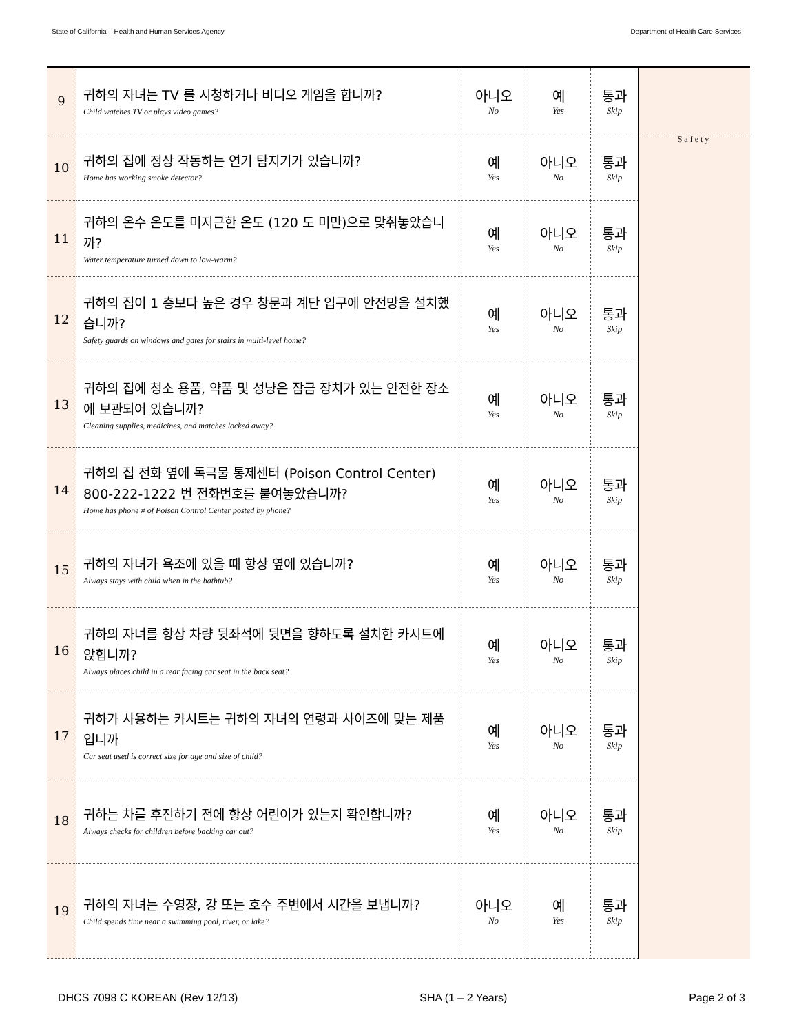State of California – Health and Human Services Agency Department of Health Care Services
| 9 | 귀하의 자녀는 TV 를 시청하거나 비디오 게임을 합니까? Child watches TV or plays video games? | 아니오 No | 예 Yes | 통과 Skip | |
| 10 | 귀하의 집에 정상 작동하는 연기 탐지기가 있습니까? Home has working smoke detector? | 예 Yes | 아니오 No | 통과 Skip | Safety |
| 11 | 귀하의 온수 온도를 미지근한 온도 (120 도 미만)으로 맞춰놓았습니까? Water temperature turned down to low-warm? | 예 Yes | 아니오 No | 통과 Skip | |
| 12 | 귀하의 집이 1 층보다 높은 경우 창문과 계단 입구에 안전망을 설치했습니까? Safety guards on windows and gates for stairs in multi-level home? | 예 Yes | 아니오 No | 통과 Skip | |
| 13 | 귀하의 집에 청소 용품, 약품 및 성냥은 잠금 장치가 있는 안전한 장소에 보관되어 있습니까? Cleaning supplies, medicines, and matches locked away? | 예 Yes | 아니오 No | 통과 Skip | |
| 14 | 귀하의 집 전화 옆에 독극물 통제센터 (Poison Control Center) 800-222-1222 번 전화번호를 붙여놓았습니까? Home has phone # of Poison Control Center posted by phone? | 예 Yes | 아니오 No | 통과 Skip | |
| 15 | 귀하의 자녀가 욕조에 있을 때 항상 옆에 있습니까? Always stays with child when in the bathtub? | 예 Yes | 아니오 No | 통과 Skip | |
| 16 | 귀하의 자녀를 항상 차량 뒷좌석에 뒷면을 향하도록 설치한 카시트에 앉힙니까? Always places child in a rear facing car seat in the back seat? | 예 Yes | 아니오 No | 통과 Skip | |
| 17 | 귀하가 사용하는 카시트는 귀하의 자녀의 연령과 사이즈에 맞는 제품입니까 Car seat used is correct size for age and size of child? | 예 Yes | 아니오 No | 통과 Skip | |
| 18 | 귀하는 차를 후진하기 전에 항상 어린이가 있는지 확인합니까? Always checks for children before backing car out? | 예 Yes | 아니오 No | 통과 Skip | |
| 19 | 귀하의 자녀는 수영장, 강 또는 호수 주변에서 시간을 보냅니까? Child spends time near a swimming pool, river, or lake? | 아니오 No | 예 Yes | 통과 Skip | |
DHCS 7098 C KOREAN (Rev 12/13) SHA (1 – 2 Years) Page 2 of 3